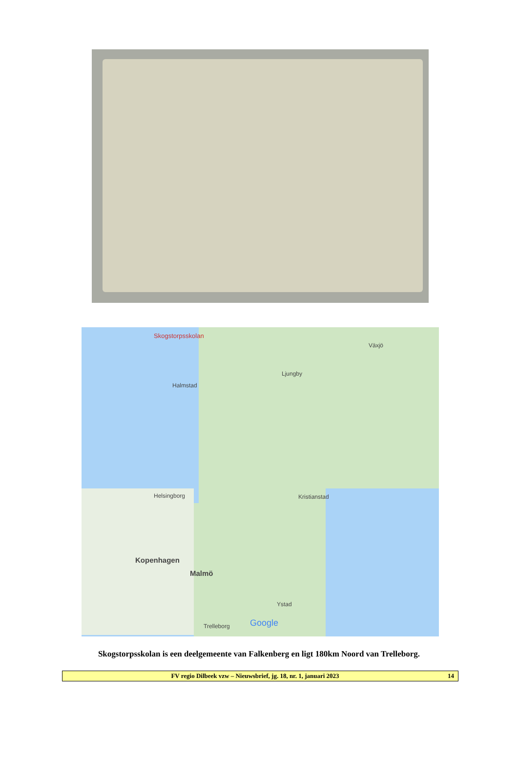Skogstorpsskolan
Halmstad
Ljungby
Växjö
Helsingborg
Kopenhagen
Malmö
Kristianstad
Ystad
Trelleborg Google
Skogstorpsskolan is een deelgemeente van Falkenberg en ligt 180km Noord van Trelleborg.
FV regio Dilbeek vzw – Nieuwsbrief, jg. 18, nr. 1, januari 2023 14